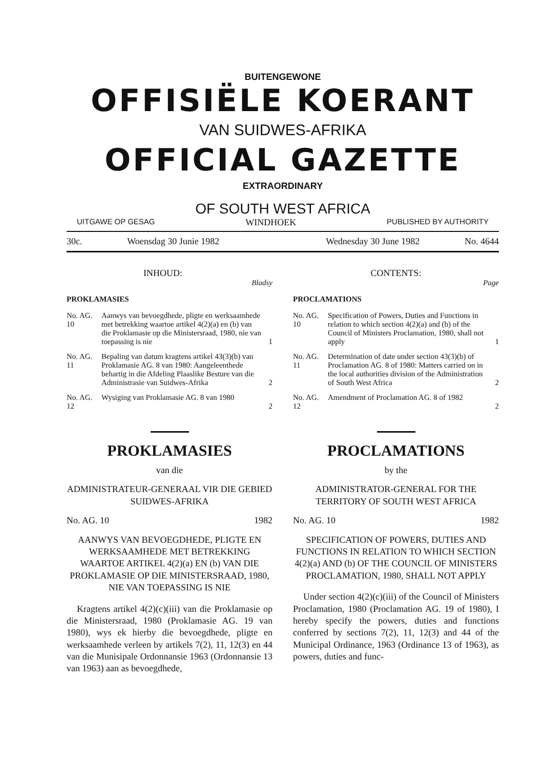BUITENGEWONE
OFFISIËLE KOERANT
VAN SUIDWES-AFRIKA
OFFICIAL GAZETTE
EXTRAORDINARY
OF SOUTH WEST AFRICA
UITGAWE OP GESAG WINDHOEK PUBLISHED BY AUTHORITY
30c. Woensdag 30 Junie 1982 Wednesday 30 June 1982 No. 4644
INHOUD:
Bladsy
PROKLAMASIES
No. AG. 10 Aanwys van bevoegdhede, pligte en werksaamhede met betrekking waartoe artikel 4(2)(a) en (b) van die Proklamasie op die Ministersraad, 1980, nie van toepassing is nie 1
No. AG. 11 Bepaling van datum kragtens artikel 43(3)(b) van Proklamasie AG. 8 van 1980: Aangeleenthede behartig in die Afdeling Plaaslike Besture van die Administrasie van Suidwes-Afrika 2
No. AG. 12 Wysiging van Proklamasie AG. 8 van 1980 2
PROKLAMASIES
van die
ADMINISTRATEUR-GENERAAL VIR DIE GEBIED SUIDWES-AFRIKA
No. AG. 10 1982
AANWYS VAN BEVOEGDHEDE, PLIGTE EN WERKSAAMHEDE MET BETREKKING WAARTOE ARTIKEL 4(2)(a) EN (b) VAN DIE PROKLAMASIE OP DIE MINISTERSRAAD, 1980, NIE VAN TOEPASSING IS NIE
Kragtens artikel 4(2)(c)(iii) van die Proklamasie op die Ministersraad, 1980 (Proklamasie AG. 19 van 1980), wys ek hierby die bevoegdhede, pligte en werksaamhede verleen by artikels 7(2), 11, 12(3) en 44 van die Munisipale Ordonnansie 1963 (Ordonnansie 13 van 1963) aan as bevoegdhede,
CONTENTS:
Page
PROCLAMATIONS
No. AG. 10 Specification of Powers, Duties and Functions in relation to which section 4(2)(a) and (b) of the Council of Ministers Proclamation, 1980, shall not apply 1
No. AG. 11 Determination of date under section 43(3)(b) of Proclamation AG. 8 of 1980: Matters carried on in the local authorities division of the Administration of South West Africa 2
No. AG. 12 Amendment of Proclamation AG. 8 of 1982 2
PROCLAMATIONS
by the
ADMINISTRATOR-GENERAL FOR THE TERRITORY OF SOUTH WEST AFRICA
No. AG. 10 1982
SPECIFICATION OF POWERS, DUTIES AND FUNCTIONS IN RELATION TO WHICH SECTION 4(2)(a) AND (b) OF THE COUNCIL OF MINISTERS PROCLAMATION, 1980, SHALL NOT APPLY
Under section 4(2)(c)(iii) of the Council of Ministers Proclamation, 1980 (Proclamation AG. 19 of 1980), I hereby specify the powers, duties and functions conferred by sections 7(2), 11, 12(3) and 44 of the Municipal Ordinance, 1963 (Ordinance 13 of 1963), as powers, duties and func-